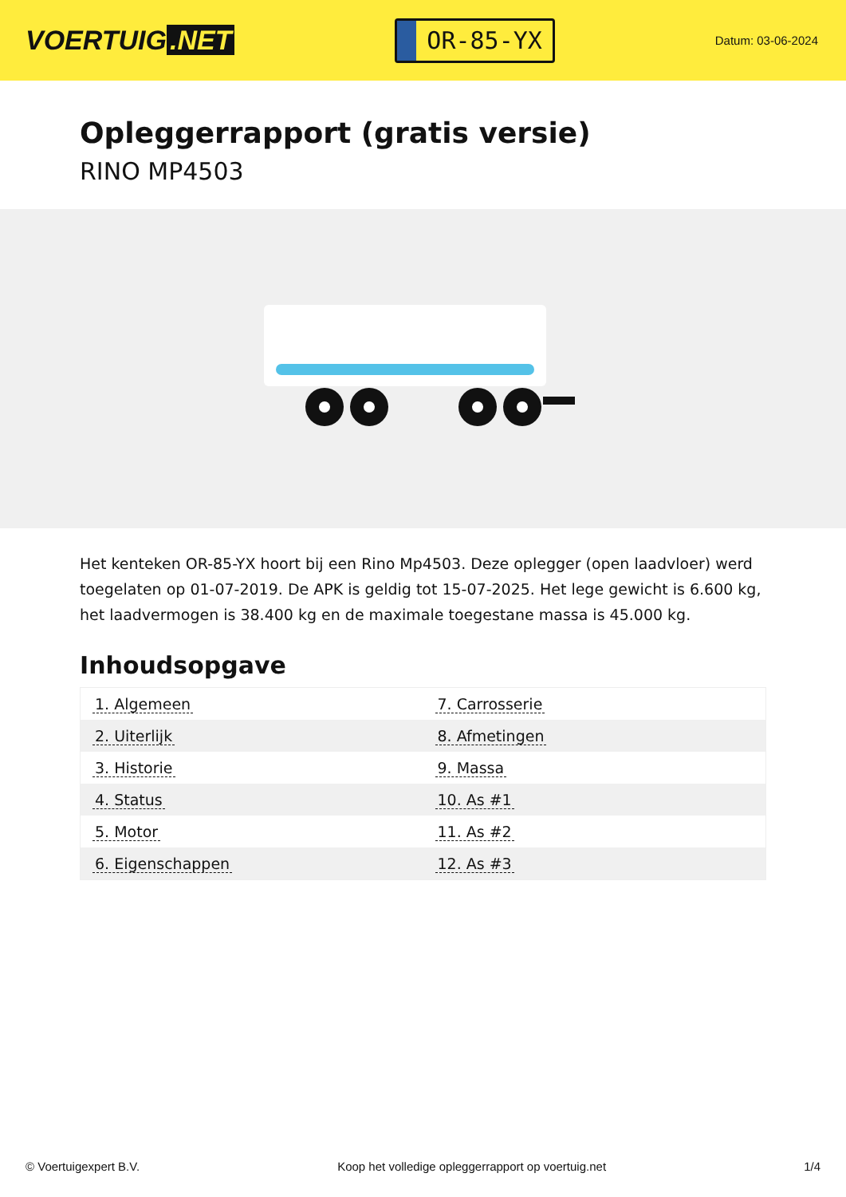VOERTUIG.NET
OR-85-YX
Datum: 03-06-2024
Opleggerrapport (gratis versie)
RINO MP4503
Het kenteken OR-85-YX hoort bij een Rino Mp4503. Deze oplegger (open laadvloer) werd toegelaten op 01-07-2019. De APK is geldig tot 15-07-2025. Het lege gewicht is 6.600 kg, het laadvermogen is 38.400 kg en de maximale toegestane massa is 45.000 kg.
Inhoudsopgave
| 1. Algemeen | 7. Carrosserie |
| 2. Uiterlijk | 8. Afmetingen |
| 3. Historie | 9. Massa |
| 4. Status | 10. As #1 |
| 5. Motor | 11. As #2 |
| 6. Eigenschappen | 12. As #3 |
© Voertuigexpert B.V. Koop het volledige opleggerrapport op voertuig.net 1/4